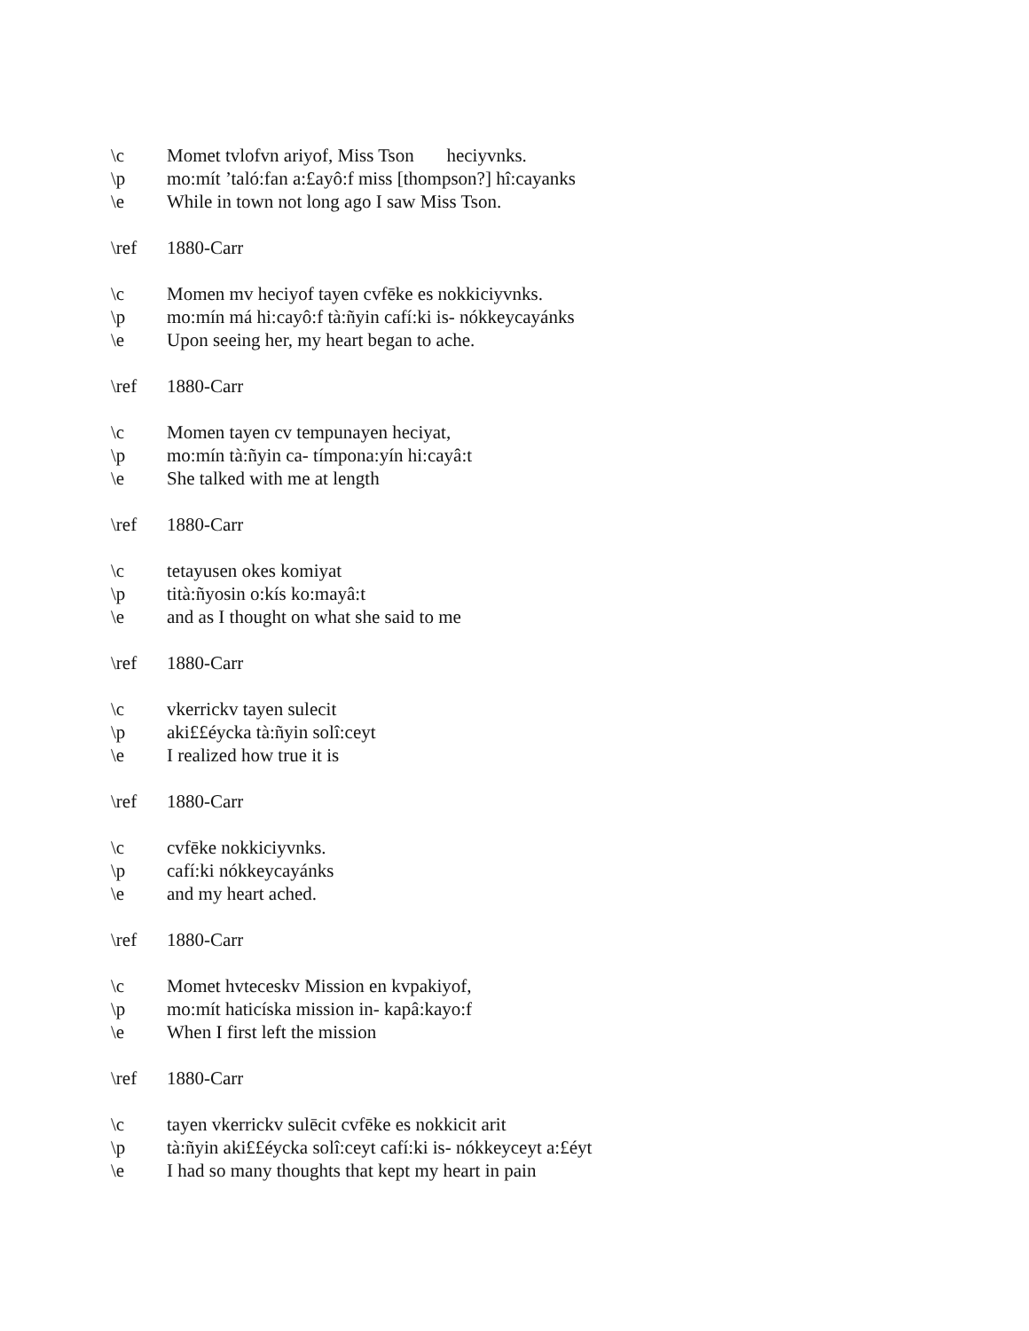\c Momet tvlofvn ariyof, Miss Tson heciyvnks.
\p mo:mít ’taló:fan a:£ayô:f miss [thompson?] hî:cayanks
\e While in town not long ago I saw Miss Tson.
\ref 1880-Carr
\c Momen mv heciyof tayen cvfēke es nokkiciyvnks.
\p mo:mín má hi:cayô:f tà:ñyin cafí:ki is- nókkeycayánks
\e Upon seeing her, my heart began to ache.
\ref 1880-Carr
\c Momen tayen cv tempunayen heciyat,
\p mo:mín tà:ñyin ca- tímpona:yín hi:cayâ:t
\e She talked with me at length
\ref 1880-Carr
\c tetayusen okes komiyat
\p tità:ñyosin o:kís ko:mayâ:t
\e and as I thought on what she said to me
\ref 1880-Carr
\c vkerrickv tayen sulecit
\p aki££éycka tà:ñyin solî:ceyt
\e I realized how true it is
\ref 1880-Carr
\c cvfēke nokkiciyvnks.
\p cafí:ki nókkeycayánks
\e and my heart ached.
\ref 1880-Carr
\c Momet hvteceskv Mission en kvpakiyof,
\p mo:mít haticíska mission in- kapâ:kayo:f
\e When I first left the mission
\ref 1880-Carr
\c tayen vkerrickv sulēcit cvfēke es nokkicit arit
\p tà:ñyin aki££éycka solî:ceyt cafí:ki is- nókkeyceyt a:£éyt
\e I had so many thoughts that kept my heart in pain